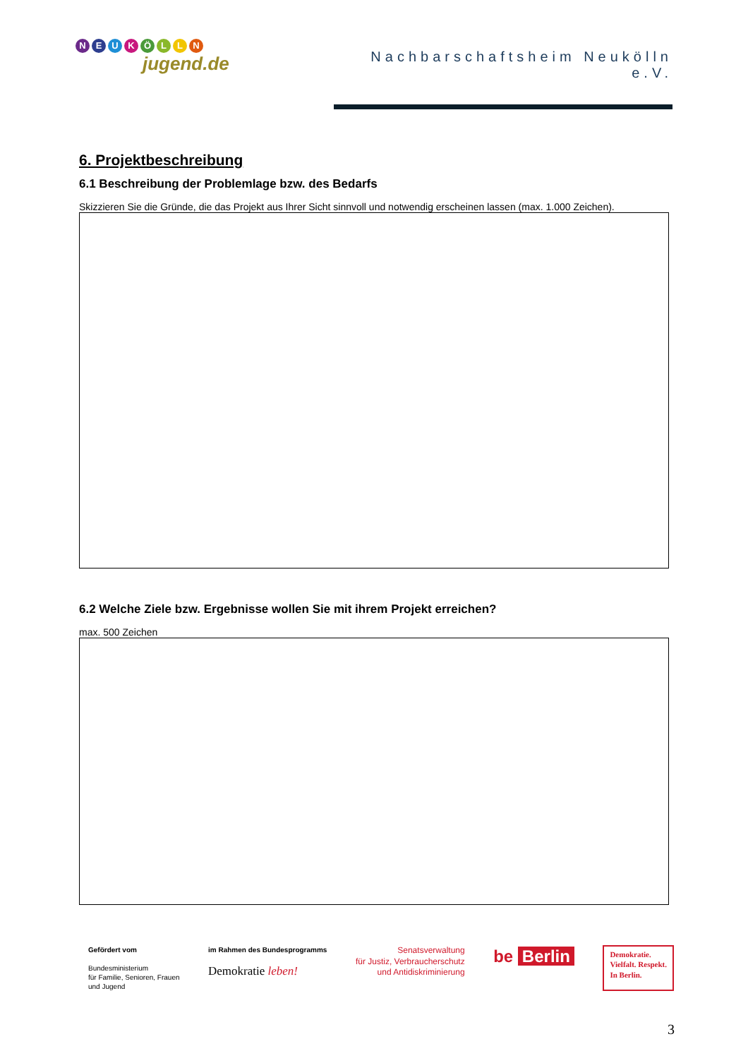NEUKÖLLN
jugend.de
Nachbarschaftsheim Neukölln e.V.
6. Projektbeschreibung
6.1 Beschreibung der Problemlage bzw. des Bedarfs
Skizzieren Sie die Gründe, die das Projekt aus Ihrer Sicht sinnvoll und notwendig erscheinen lassen (max. 1.000 Zeichen).
6.2 Welche Ziele bzw. Ergebnisse wollen Sie mit ihrem Projekt erreichen?
max. 500 Zeichen
Gefördert vom
Bundesministerium
für Familie, Senioren, Frauen
und Jugend
im Rahmen des Bundesprogramms
Demokratie leben!
Senatsverwaltung
für Justiz, Verbraucherschutz
und Antidiskriminierung
be Berlin
Demokratie.
Vielfalt. Respekt.
In Berlin.
3